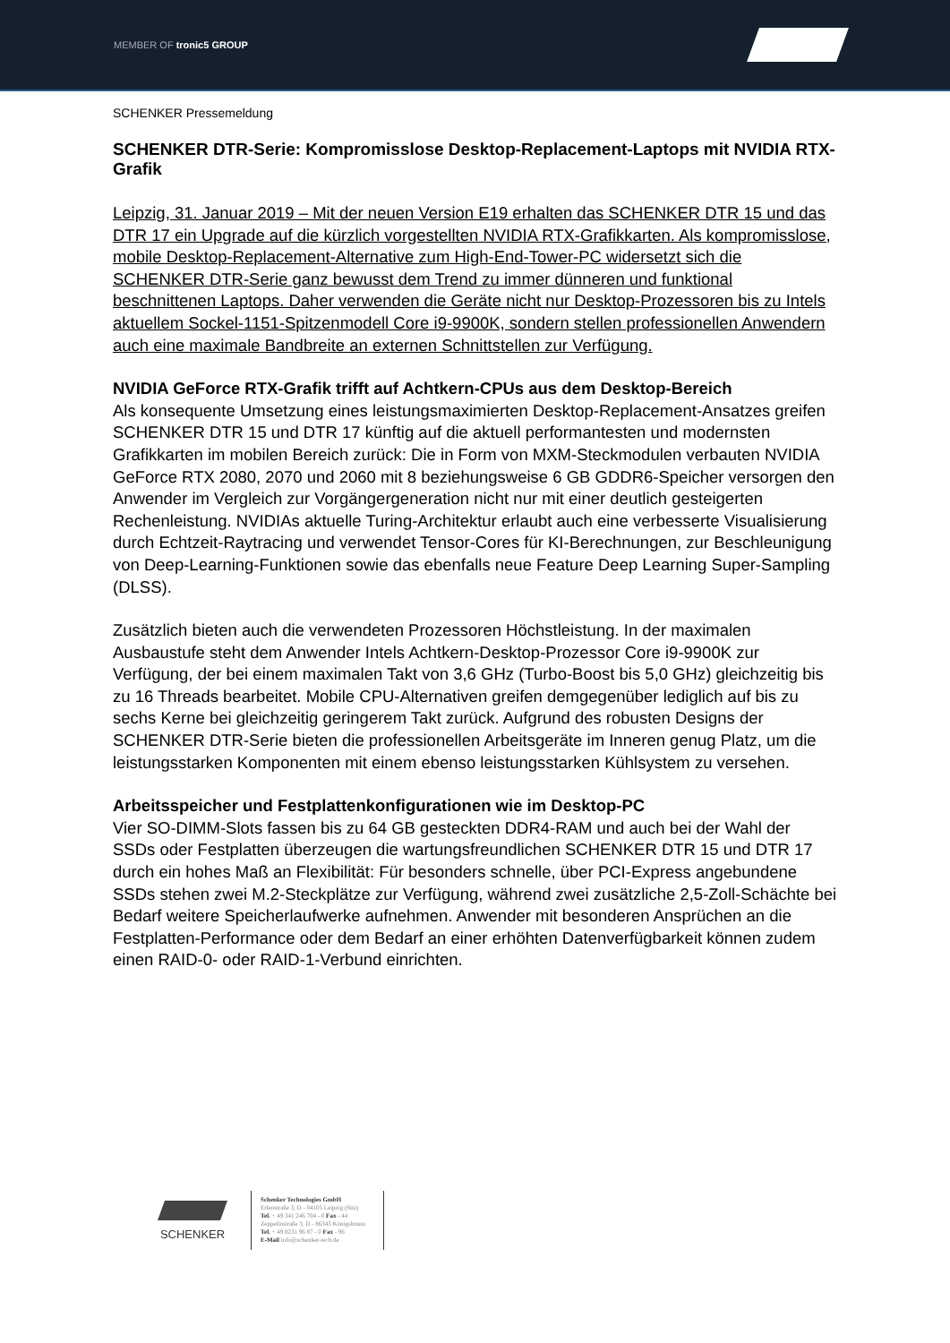MEMBER OF tronic5 GROUP
SCHENKER Pressemeldung
SCHENKER DTR-Serie: Kompromisslose Desktop-Replacement-Laptops mit NVIDIA RTX-Grafik
Leipzig, 31. Januar 2019 – Mit der neuen Version E19 erhalten das SCHENKER DTR 15 und das DTR 17 ein Upgrade auf die kürzlich vorgestellten NVIDIA RTX-Grafikkarten. Als kompromisslose, mobile Desktop-Replacement-Alternative zum High-End-Tower-PC widersetzt sich die SCHENKER DTR-Serie ganz bewusst dem Trend zu immer dünneren und funktional beschnittenen Laptops. Daher verwenden die Geräte nicht nur Desktop-Prozessoren bis zu Intels aktuellem Sockel-1151-Spitzenmodell Core i9-9900K, sondern stellen professionellen Anwendern auch eine maximale Bandbreite an externen Schnittstellen zur Verfügung.
NVIDIA GeForce RTX-Grafik trifft auf Achtkern-CPUs aus dem Desktop-Bereich
Als konsequente Umsetzung eines leistungsmaximierten Desktop-Replacement-Ansatzes greifen SCHENKER DTR 15 und DTR 17 künftig auf die aktuell performantesten und modernsten Grafikkarten im mobilen Bereich zurück: Die in Form von MXM-Steckmodulen verbauten NVIDIA GeForce RTX 2080, 2070 und 2060 mit 8 beziehungsweise 6 GB GDDR6-Speicher versorgen den Anwender im Vergleich zur Vorgängergeneration nicht nur mit einer deutlich gesteigerten Rechenleistung. NVIDIAs aktuelle Turing-Architektur erlaubt auch eine verbesserte Visualisierung durch Echtzeit-Raytracing und verwendet Tensor-Cores für KI-Berechnungen, zur Beschleunigung von Deep-Learning-Funktionen sowie das ebenfalls neue Feature Deep Learning Super-Sampling (DLSS).
Zusätzlich bieten auch die verwendeten Prozessoren Höchstleistung. In der maximalen Ausbaustufe steht dem Anwender Intels Achtkern-Desktop-Prozessor Core i9-9900K zur Verfügung, der bei einem maximalen Takt von 3,6 GHz (Turbo-Boost bis 5,0 GHz) gleichzeitig bis zu 16 Threads bearbeitet. Mobile CPU-Alternativen greifen demgegenüber lediglich auf bis zu sechs Kerne bei gleichzeitig geringerem Takt zurück. Aufgrund des robusten Designs der SCHENKER DTR-Serie bieten die professionellen Arbeitsgeräte im Inneren genug Platz, um die leistungsstarken Komponenten mit einem ebenso leistungsstarken Kühlsystem zu versehen.
Arbeitsspeicher und Festplattenkonfigurationen wie im Desktop-PC
Vier SO-DIMM-Slots fassen bis zu 64 GB gesteckten DDR4-RAM und auch bei der Wahl der SSDs oder Festplatten überzeugen die wartungsfreundlichen SCHENKER DTR 15 und DTR 17 durch ein hohes Maß an Flexibilität: Für besonders schnelle, über PCI-Express angebundene SSDs stehen zwei M.2-Steckplätze zur Verfügung, während zwei zusätzliche 2,5-Zoll-Schächte bei Bedarf weitere Speicherlaufwerke aufnehmen. Anwender mit besonderen Ansprüchen an die Festplatten-Performance oder dem Bedarf an einer erhöhten Datenverfügbarkeit können zudem einen RAID-0- oder RAID-1-Verbund einrichten.
SCHENKER
Schenker Technologies GmbH
Erlenstraße 3, D - 04105 Leipzig (Sitz)
Tel. + 49 341 246 704 - 0 Fax - 44
Zeppelinstraße 3, D - 86343 Königsbrunn
Tel. + 49 8231 96 87 - 0 Fax - 96
E-Mail info@schenker-tech.de